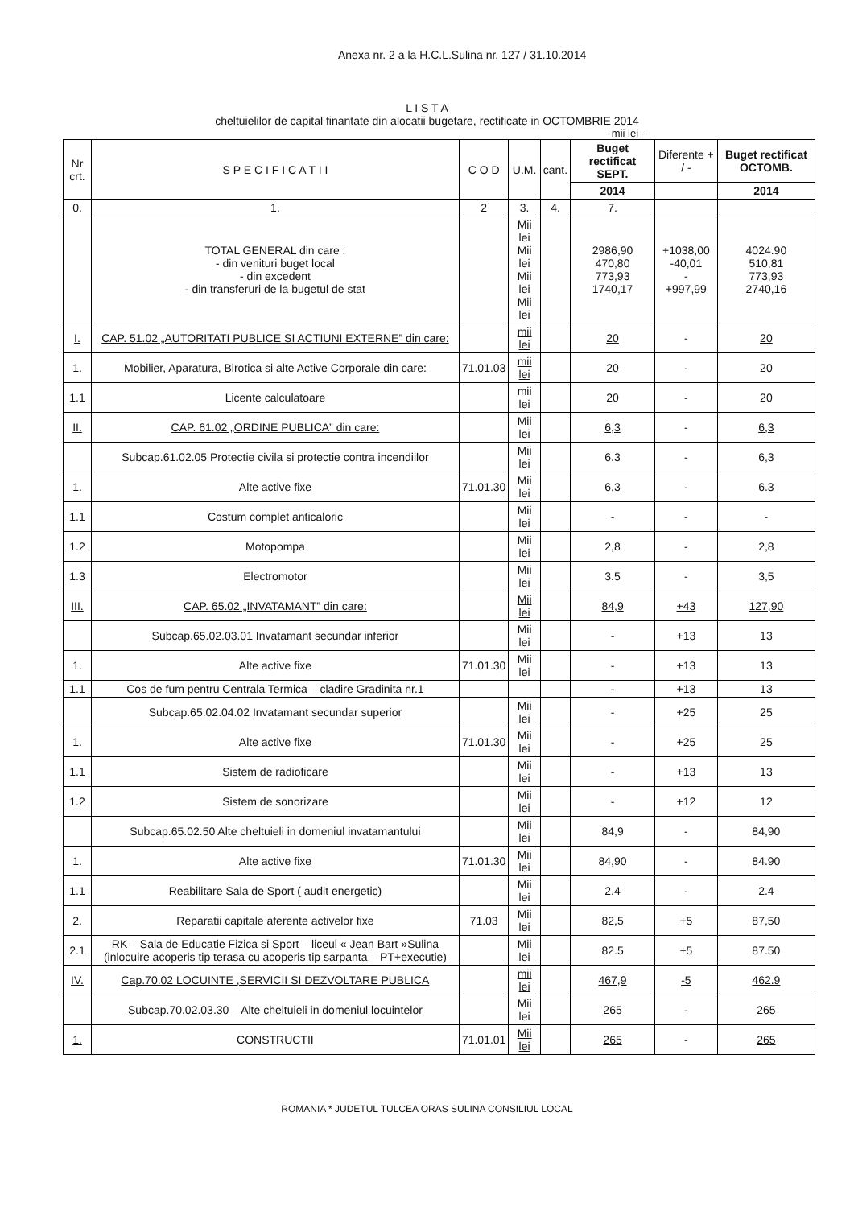Anexa nr. 2 a la H.C.L.Sulina nr. 127 / 31.10.2014
L I S T A
cheltuielilor de capital finantate din alocatii bugetare, rectificate in OCTOMBRIE 2014
- mii lei -
| Nr crt. | S P E C I F I C A T I I | C O D | U.M. | cant. | Buget rectificat SEPT. | Diferente + / - | Buget rectificat OCTOMB. |
| --- | --- | --- | --- | --- | --- | --- | --- |
| | | | | | 2014 | | 2014 |
| 0. | 1. | 2 | 3. | 4. | 7. | | |
| | TOTAL GENERAL din care : - din venituri buget local - din excedent - din transferuri de la bugetul de stat | | Mii lei Mii lei Mii lei Mii lei | | 2986,90 470,80 773,93 1740,17 | +1038,00 -40,01 - +997,99 | 4024.90 510,81 773,93 2740,16 |
| I. | CAP. 51.02 „AUTORITATI PUBLICE SI ACTIUNI EXTERNE” din care: | | mii lei | | 20 | - | 20 |
| 1. | Mobilier, Aparatura, Birotica si alte Active Corporale din care: | 71.01.03 | mii lei | | 20 | - | 20 |
| 1.1 | Licente calculatoare | | mii lei | | 20 | - | 20 |
| II. | CAP. 61.02 „ORDINE PUBLICA” din care: | | Mii lei | | 6,3 | - | 6,3 |
| | Subcap.61.02.05 Protectie civila si protectie contra incendiilor | | Mii lei | | 6.3 | - | 6,3 |
| 1. | Alte active fixe | 71.01.30 | Mii lei | | 6,3 | - | 6.3 |
| 1.1 | Costum complet anticaloric | | Mii lei | | - | - | - |
| 1.2 | Motopompa | | Mii lei | | 2,8 | - | 2,8 |
| 1.3 | Electromotor | | Mii lei | | 3.5 | - | 3,5 |
| III. | CAP. 65.02 „INVATAMANT” din care: | | Mii lei | | 84,9 | +43 | 127,90 |
| | Subcap.65.02.03.01 Invatamant secundar inferior | | Mii lei | | - | +13 | 13 |
| 1. | Alte active fixe | 71.01.30 | Mii lei | | - | +13 | 13 |
| 1.1 | Cos de fum pentru Centrala Termica – cladire Gradinita nr.1 | | | | - | +13 | 13 |
| | Subcap.65.02.04.02 Invatamant secundar superior | | Mii lei | | - | +25 | 25 |
| 1. | Alte active fixe | 71.01.30 | Mii lei | | - | +25 | 25 |
| 1.1 | Sistem de radioficare | | Mii lei | | - | +13 | 13 |
| 1.2 | Sistem de sonorizare | | Mii lei | | - | +12 | 12 |
| | Subcap.65.02.50 Alte cheltuieli in domeniul invatamantului | | Mii lei | | 84,9 | - | 84,90 |
| 1. | Alte active fixe | 71.01.30 | Mii lei | | 84,90 | - | 84.90 |
| 1.1 | Reabilitare Sala de Sport ( audit energetic) | | Mii lei | | 2.4 | - | 2.4 |
| 2. | Reparatii capitale aferente activelor fixe | 71.03 | Mii lei | | 82,5 | +5 | 87,50 |
| 2.1 | RK – Sala de Educatie Fizica si Sport – liceul « Jean Bart »Sulina (inlocuire acoperis tip terasa cu acoperis tip sarpanta – PT+executie) | | Mii lei | | 82.5 | +5 | 87.50 |
| IV. | Cap.70.02 LOCUINTE ,SERVICII SI DEZVOLTARE PUBLICA | | mii lei | | 467,9 | -5 | 462.9 |
| | Subcap.70.02.03.30 – Alte cheltuieli in domeniul locuintelor | | Mii lei | | 265 | - | 265 |
| 1. | CONSTRUCTII | 71.01.01 | Mii lei | | 265 | - | 265 |
ROMANIA * JUDETUL TULCEA ORAS SULINA CONSILIUL LOCAL